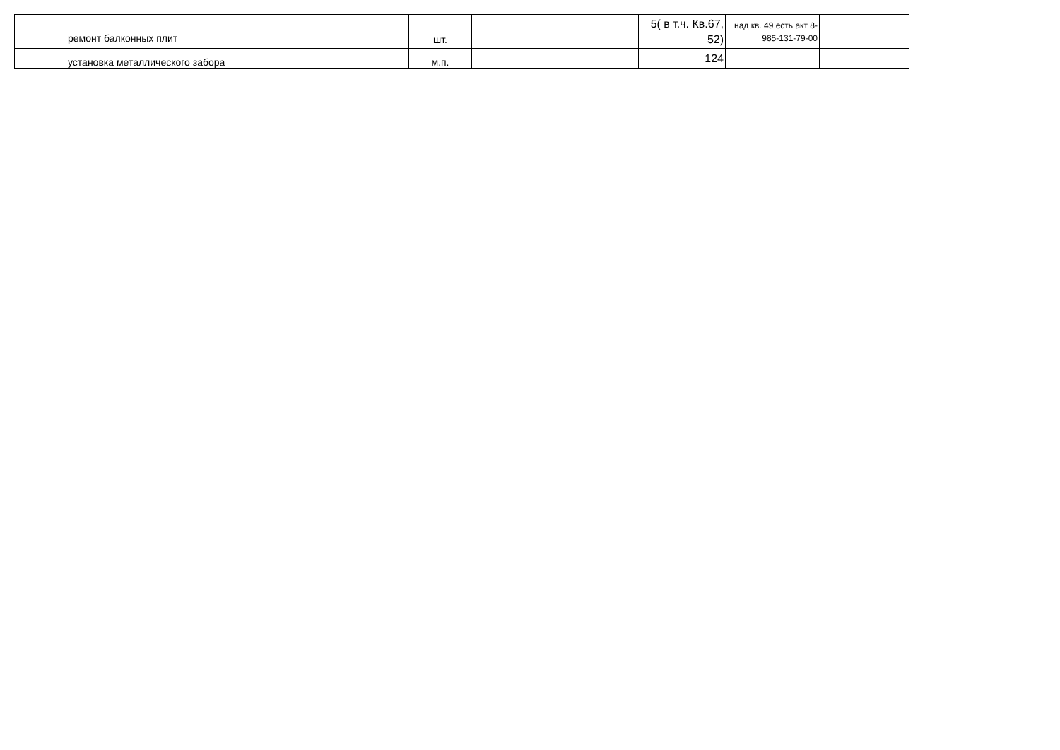| | ремонт балконных плит | шт. | | | 5( в т.ч. Кв.67, 52) | над кв. 49 есть акт 8-985-131-79-00 | |
| | установка металлического забора | м.п. | | | 124 | | |